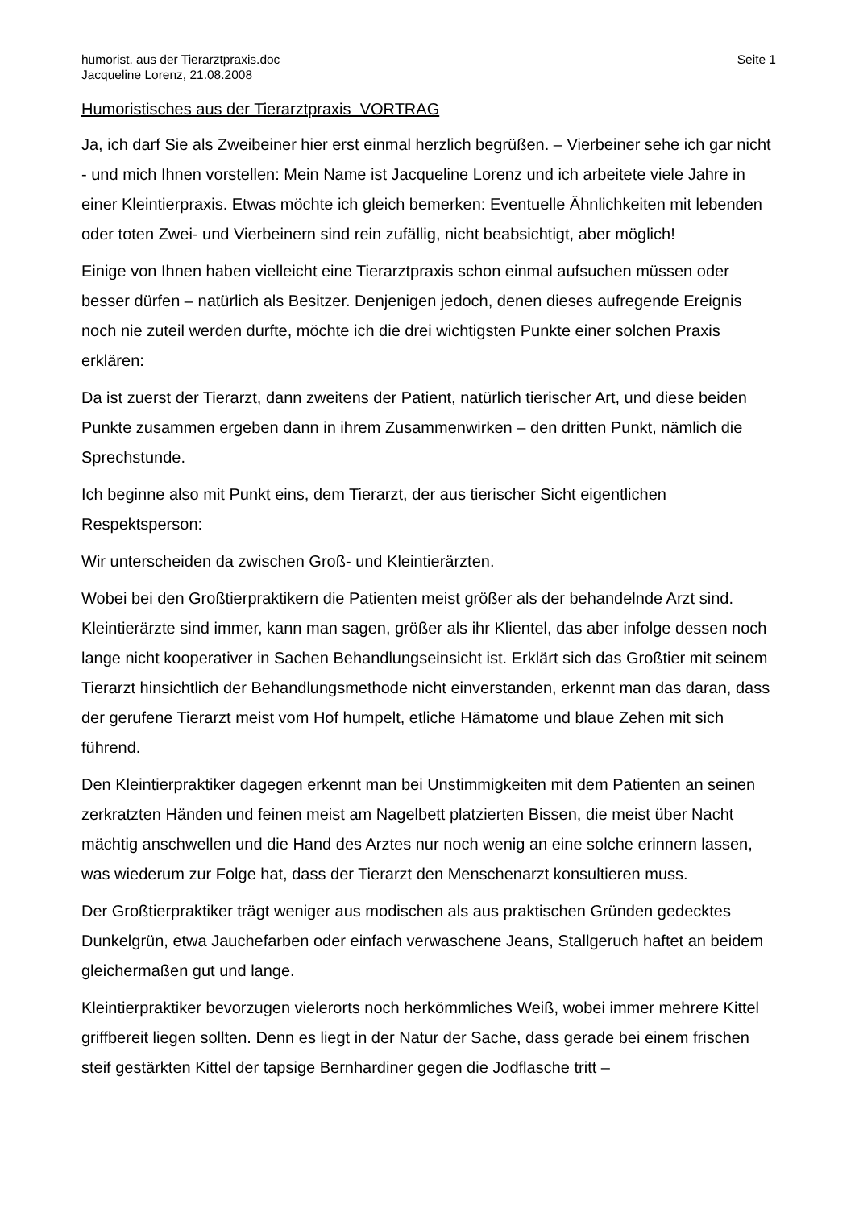humorist. aus der Tierarztpraxis.doc
Jacqueline Lorenz, 21.08.2008
Seite 1
Humoristisches aus der Tierarztpraxis VORTRAG
Ja, ich darf Sie als Zweibeiner hier erst einmal herzlich begrüßen. – Vierbeiner sehe ich gar nicht - und mich Ihnen vorstellen: Mein Name ist Jacqueline Lorenz und ich arbeitete viele Jahre in einer Kleintierpraxis. Etwas möchte ich gleich bemerken: Eventuelle Ähnlichkeiten mit lebenden oder toten Zwei- und Vierbeinern sind rein zufällig, nicht beabsichtigt, aber möglich!
Einige von Ihnen haben vielleicht eine Tierarztpraxis schon einmal aufsuchen müssen oder besser dürfen – natürlich als Besitzer. Denjenigen jedoch, denen dieses aufregende Ereignis noch nie zuteil werden durfte, möchte ich die drei wichtigsten Punkte einer solchen Praxis erklären:
Da ist zuerst der Tierarzt, dann zweitens der Patient, natürlich tierischer Art, und diese beiden Punkte zusammen ergeben dann in ihrem Zusammenwirken – den dritten Punkt, nämlich die Sprechstunde.
Ich beginne also mit Punkt eins, dem Tierarzt, der aus tierischer Sicht eigentlichen Respektsperson:
Wir unterscheiden da zwischen Groß- und Kleintierärzten.
Wobei bei den Großtierpraktikern die Patienten meist größer als der behandelnde Arzt sind. Kleintierärzte sind immer, kann man sagen, größer als ihr Klientel, das aber infolge dessen noch lange nicht kooperativer in Sachen Behandlungseinsicht ist. Erklärt sich das Großtier mit seinem Tierarzt hinsichtlich der Behandlungsmethode nicht einverstanden, erkennt man das daran, dass der gerufene Tierarzt meist vom Hof humpelt, etliche Hämatome und blaue Zehen mit sich führend.
Den Kleintierpraktiker dagegen erkennt man bei Unstimmigkeiten mit dem Patienten an seinen zerkratzten Händen und feinen meist am Nagelbett platzierten Bissen, die meist über Nacht mächtig anschwellen und die Hand des Arztes nur noch wenig an eine solche erinnern lassen, was wiederum zur Folge hat, dass der Tierarzt den Menschenarzt konsultieren muss.
Der Großtierpraktiker trägt weniger aus modischen als aus praktischen Gründen gedecktes Dunkelgrün, etwa Jauchefarben oder einfach verwaschene Jeans, Stallgeruch haftet an beidem gleichermaßen gut und lange.
Kleintierpraktiker bevorzugen vielerorts noch herkömmliches Weiß, wobei immer mehrere Kittel griffbereit liegen sollten. Denn es liegt in der Natur der Sache, dass gerade bei einem frischen steif gestärkten Kittel der tapsige Bernhardiner gegen die Jodflasche tritt –